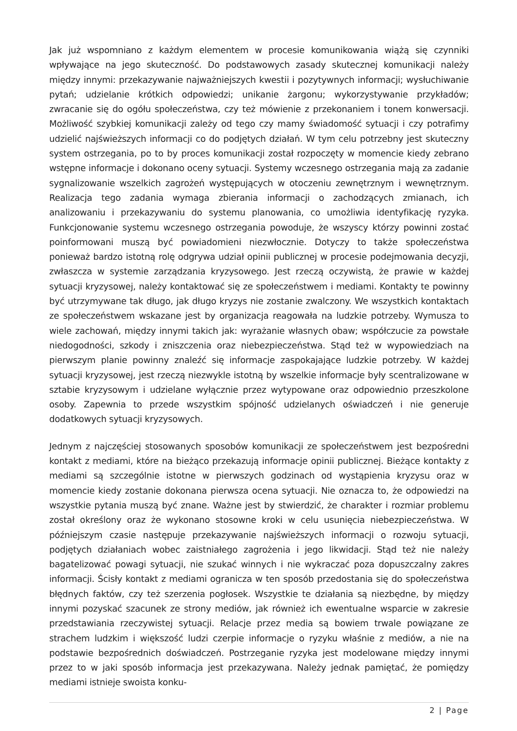Jak już wspomniano z każdym elementem w procesie komunikowania wiążą się czynniki wpływające na jego skuteczność. Do podstawowych zasady skutecznej komunikacji należy między innymi: przekazywanie najważniejszych kwestii i pozytywnych informacji; wysłuchiwanie pytań; udzielanie krótkich odpowiedzi; unikanie żargonu; wykorzystywanie przykładów; zwracanie się do ogółu społeczeństwa, czy też mówienie z przekonaniem i tonem konwersacji. Możliwość szybkiej komunikacji zależy od tego czy mamy świadomość sytuacji i czy potrafimy udzielić najświeższych informacji co do podjętych działań. W tym celu potrzebny jest skuteczny system ostrzegania, po to by proces komunikacji został rozpoczęty w momencie kiedy zebrano wstępne informacje i dokonano oceny sytuacji. Systemy wczesnego ostrzegania mają za zadanie sygnalizowanie wszelkich zagrożeń występujących w otoczeniu zewnętrznym i wewnętrznym. Realizacja tego zadania wymaga zbierania informacji o zachodzących zmianach, ich analizowaniu i przekazywaniu do systemu planowania, co umożliwia identyfikację ryzyka. Funkcjonowanie systemu wczesnego ostrzegania powoduje, że wszyscy którzy powinni zostać poinformowani muszą być powiadomieni niezwłocznie. Dotyczy to także społeczeństwa ponieważ bardzo istotną rolę odgrywa udział opinii publicznej w procesie podejmowania decyzji, zwłaszcza w systemie zarządzania kryzysowego. Jest rzeczą oczywistą, że prawie w każdej sytuacji kryzysowej, należy kontaktować się ze społeczeństwem i mediami. Kontakty te powinny być utrzymywane tak długo, jak długo kryzys nie zostanie zwalczony. We wszystkich kontaktach ze społeczeństwem wskazane jest by organizacja reagowała na ludzkie potrzeby. Wymusza to wiele zachowań, między innymi takich jak: wyrażanie własnych obaw; współczucie za powstałe niedogodności, szkody i zniszczenia oraz niebezpieczeństwa. Stąd też w wypowiedziach na pierwszym planie powinny znaleźć się informacje zaspokajające ludzkie potrzeby. W każdej sytuacji kryzysowej, jest rzeczą niezwykle istotną by wszelkie informacje były scentralizowane w sztabie kryzysowym i udzielane wyłącznie przez wytypowane oraz odpowiednio przeszkolone osoby. Zapewnia to przede wszystkim spójność udzielanych oświadczeń i nie generuje dodatkowych sytuacji kryzysowych.
Jednym z najczęściej stosowanych sposobów komunikacji ze społeczeństwem jest bezpośredni kontakt z mediami, które na bieżąco przekazują informacje opinii publicznej. Bieżące kontakty z mediami są szczególnie istotne w pierwszych godzinach od wystąpienia kryzysu oraz w momencie kiedy zostanie dokonana pierwsza ocena sytuacji. Nie oznacza to, że odpowiedzi na wszystkie pytania muszą być znane. Ważne jest by stwierdzić, że charakter i rozmiar problemu został określony oraz że wykonano stosowne kroki w celu usunięcia niebezpieczeństwa. W późniejszym czasie następuje przekazywanie najświeższych informacji o rozwoju sytuacji, podjętych działaniach wobec zaistniałego zagrożenia i jego likwidacji. Stąd też nie należy bagatelizować powagi sytuacji, nie szukać winnych i nie wykraczać poza dopuszczalny zakres informacji. Ścisły kontakt z mediami ogranicza w ten sposób przedostania się do społeczeństwa błędnych faktów, czy też szerzenia pogłosek. Wszystkie te działania są niezbędne, by między innymi pozyskać szacunek ze strony mediów, jak również ich ewentualne wsparcie w zakresie przedstawiania rzeczywistej sytuacji. Relacje przez media są bowiem trwale powiązane ze strachem ludzkim i większość ludzi czerpie informacje o ryzyku właśnie z mediów, a nie na podstawie bezpośrednich doświadczeń. Postrzeganie ryzyka jest modelowane między innymi przez to w jaki sposób informacja jest przekazywana. Należy jednak pamiętać, że pomiędzy mediami istnieje swoista konku-
2 | Page